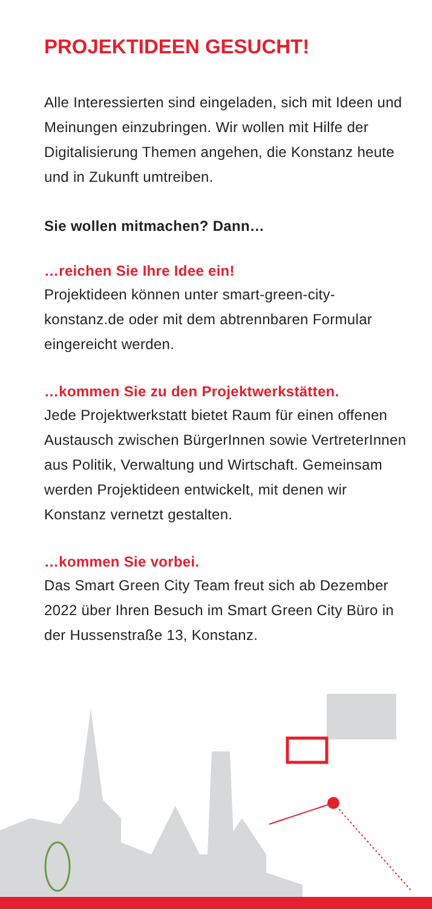PROJEKTIDEEN GESUCHT!
Alle Interessierten sind eingeladen, sich mit Ideen und Meinungen einzubringen. Wir wollen mit Hilfe der Digitalisierung Themen angehen, die Konstanz heute und in Zukunft umtreiben.
Sie wollen mitmachen? Dann…
…reichen Sie Ihre Idee ein!
Projektideen können unter smart-green-city-konstanz.de oder mit dem abtrennbaren Formular eingereicht werden.
…kommen Sie zu den Projektwerkstätten.
Jede Projektwerkstatt bietet Raum für einen offenen Austausch zwischen BürgerInnen sowie VertreterInnen aus Politik, Verwaltung und Wirtschaft. Gemeinsam werden Projektideen entwickelt, mit denen wir Konstanz vernetzt gestalten.
…kommen Sie vorbei.
Das Smart Green City Team freut sich ab Dezember 2022 über Ihren Besuch im Smart Green City Büro in der Hussenstraße 13, Konstanz.